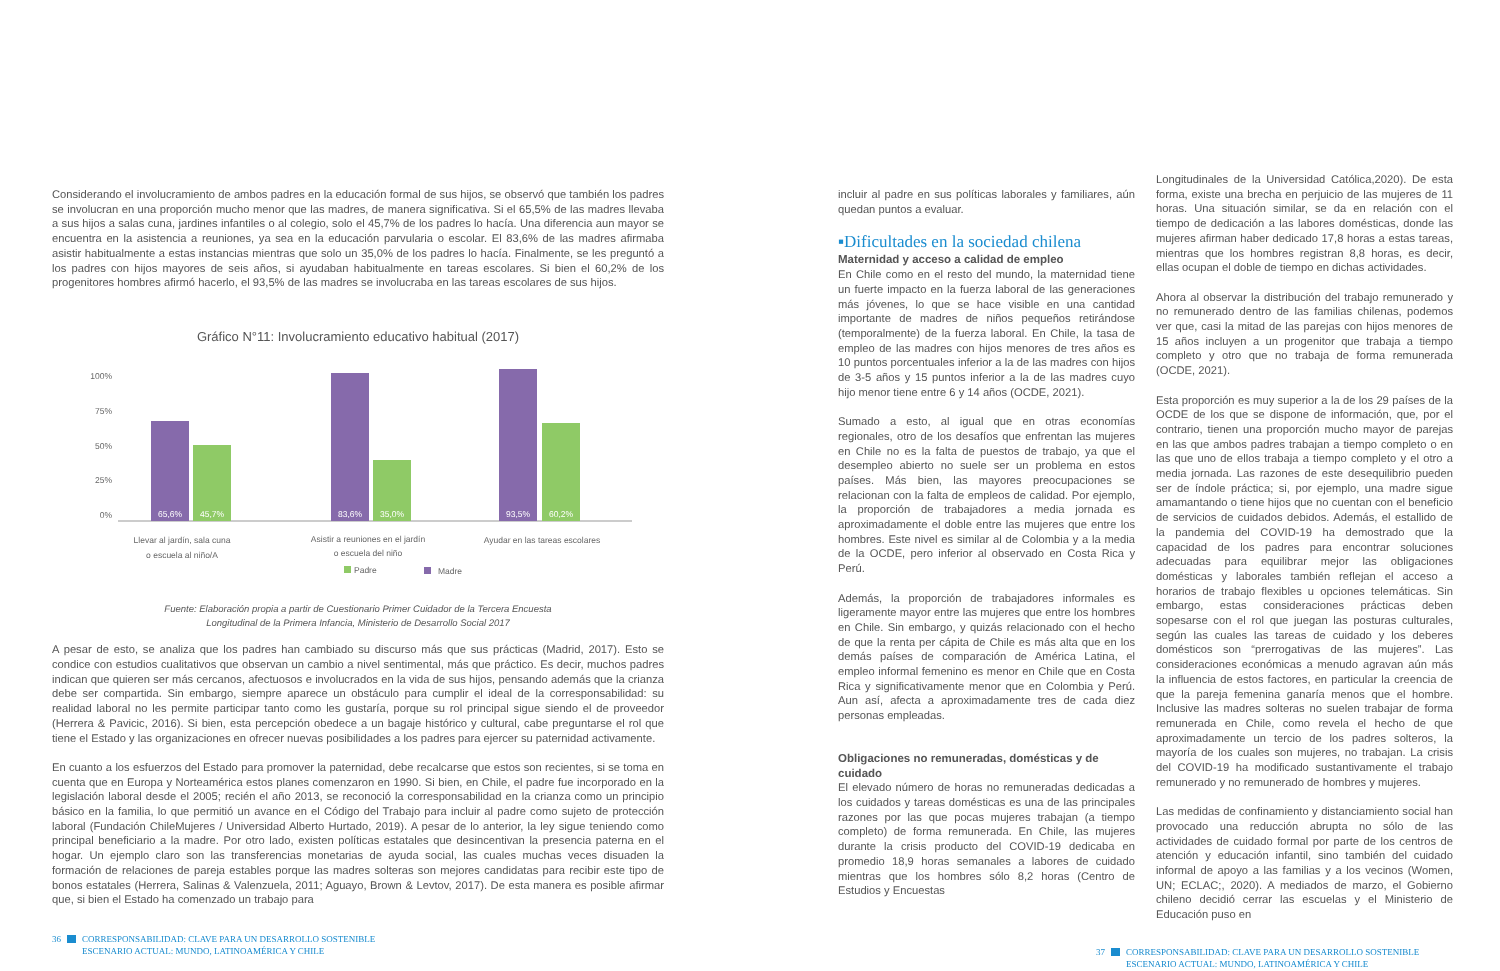Considerando el involucramiento de ambos padres en la educación formal de sus hijos, se observó que también los padres se involucran en una proporción mucho menor que las madres, de manera significativa. Si el 65,5% de las madres llevaba a sus hijos a salas cuna, jardines infantiles o al colegio, solo el 45,7% de los padres lo hacía. Una diferencia aun mayor se encuentra en la asistencia a reuniones, ya sea en la educación parvularia o escolar. El 83,6% de las madres afirmaba asistir habitualmente a estas instancias mientras que solo un 35,0% de los padres lo hacía. Finalmente, se les preguntó a los padres con hijos mayores de seis años, si ayudaban habitualmente en tareas escolares. Si bien el 60,2% de los progenitores hombres afirmó hacerlo, el 93,5% de las madres se involucraba en las tareas escolares de sus hijos.
Gráfico N°11: Involucramiento educativo habitual (2017)
100%
75%
50%
25%
0%
65,6%
45,7%
83,6%
35,0%
93,5%
60,2%
Llevar al jardín, sala cuna
o escuela al niño/A
Asistir a reuniones en el jardín
o escuela del niño
Ayudar en las tareas escolares
Padre
Madre
Fuente: Elaboración propia a partir de Cuestionario Primer Cuidador de la Tercera Encuesta
Longitudinal de la Primera Infancia, Ministerio de Desarrollo Social 2017
A pesar de esto, se analiza que los padres han cambiado su discurso más que sus prácticas (Madrid, 2017). Esto se condice con estudios cualitativos que observan un cambio a nivel sentimental, más que práctico. Es decir, muchos padres indican que quieren ser más cercanos, afectuosos e involucrados en la vida de sus hijos, pensando además que la crianza debe ser compartida. Sin embargo, siempre aparece un obstáculo para cumplir el ideal de la corresponsabilidad: su realidad laboral no les permite participar tanto como les gustaría, porque su rol principal sigue siendo el de proveedor (Herrera & Pavicic, 2016). Si bien, esta percepción obedece a un bagaje histórico y cultural, cabe preguntarse el rol que tiene el Estado y las organizaciones en ofrecer nuevas posibilidades a los padres para ejercer su paternidad activamente.
En cuanto a los esfuerzos del Estado para promover la paternidad, debe recalcarse que estos son recientes, si se toma en cuenta que en Europa y Norteamérica estos planes comenzaron en 1990. Si bien, en Chile, el padre fue incorporado en la legislación laboral desde el 2005; recién el año 2013, se reconoció la corresponsabilidad en la crianza como un principio básico en la familia, lo que permitió un avance en el Código del Trabajo para incluir al padre como sujeto de protección laboral (Fundación ChileMujeres / Universidad Alberto Hurtado, 2019). A pesar de lo anterior, la ley sigue teniendo como principal beneficiario a la madre. Por otro lado, existen políticas estatales que desincentivan la presencia paterna en el hogar. Un ejemplo claro son las transferencias monetarias de ayuda social, las cuales muchas veces disuaden la formación de relaciones de pareja estables porque las madres solteras son mejores candidatas para recibir este tipo de bonos estatales (Herrera, Salinas & Valenzuela, 2011; Aguayo, Brown & Levtov, 2017). De esta manera es posible afirmar que, si bien el Estado ha comenzado un trabajo para
36 CORRESPONSABILIDAD: CLAVE PARA UN DESARROLLO SOSTENIBLE
ESCENARIO ACTUAL: MUNDO, LATINOAMÉRICA Y CHILE
incluir al padre en sus políticas laborales y familiares, aún quedan puntos a evaluar.
▪Dificultades en la sociedad chilena
Maternidad y acceso a calidad de empleo
En Chile como en el resto del mundo, la maternidad tiene un fuerte impacto en la fuerza laboral de las generaciones más jóvenes, lo que se hace visible en una cantidad importante de madres de niños pequeños retirándose (temporalmente) de la fuerza laboral. En Chile, la tasa de empleo de las madres con hijos menores de tres años es 10 puntos porcentuales inferior a la de las madres con hijos de 3-5 años y 15 puntos inferior a la de las madres cuyo hijo menor tiene entre 6 y 14 años (OCDE, 2021).
Sumado a esto, al igual que en otras economías regionales, otro de los desafíos que enfrentan las mujeres en Chile no es la falta de puestos de trabajo, ya que el desempleo abierto no suele ser un problema en estos países. Más bien, las mayores preocupaciones se relacionan con la falta de empleos de calidad. Por ejemplo, la proporción de trabajadores a media jornada es aproximadamente el doble entre las mujeres que entre los hombres. Este nivel es similar al de Colombia y a la media de la OCDE, pero inferior al observado en Costa Rica y Perú.
Además, la proporción de trabajadores informales es ligeramente mayor entre las mujeres que entre los hombres en Chile. Sin embargo, y quizás relacionado con el hecho de que la renta per cápita de Chile es más alta que en los demás países de comparación de América Latina, el empleo informal femenino es menor en Chile que en Costa Rica y significativamente menor que en Colombia y Perú. Aun así, afecta a aproximadamente tres de cada diez personas empleadas.
Obligaciones no remuneradas, domésticas y de cuidado
El elevado número de horas no remuneradas dedicadas a los cuidados y tareas domésticas es una de las principales razones por las que pocas mujeres trabajan (a tiempo completo) de forma remunerada. En Chile, las mujeres durante la crisis producto del COVID-19 dedicaba en promedio 18,9 horas semanales a labores de cuidado mientras que los hombres sólo 8,2 horas (Centro de Estudios y Encuestas
Longitudinales de la Universidad Católica,2020). De esta forma, existe una brecha en perjuicio de las mujeres de 11 horas. Una situación similar, se da en relación con el tiempo de dedicación a las labores domésticas, donde las mujeres afirman haber dedicado 17,8 horas a estas tareas, mientras que los hombres registran 8,8 horas, es decir, ellas ocupan el doble de tiempo en dichas actividades.
Ahora al observar la distribución del trabajo remunerado y no remunerado dentro de las familias chilenas, podemos ver que, casi la mitad de las parejas con hijos menores de 15 años incluyen a un progenitor que trabaja a tiempo completo y otro que no trabaja de forma remunerada (OCDE, 2021).
Esta proporción es muy superior a la de los 29 países de la OCDE de los que se dispone de información, que, por el contrario, tienen una proporción mucho mayor de parejas en las que ambos padres trabajan a tiempo completo o en las que uno de ellos trabaja a tiempo completo y el otro a media jornada. Las razones de este desequilibrio pueden ser de índole práctica; si, por ejemplo, una madre sigue amamantando o tiene hijos que no cuentan con el beneficio de servicios de cuidados debidos. Además, el estallido de la pandemia del COVID-19 ha demostrado que la capacidad de los padres para encontrar soluciones adecuadas para equilibrar mejor las obligaciones domésticas y laborales también reflejan el acceso a horarios de trabajo flexibles u opciones telemáticas. Sin embargo, estas consideraciones prácticas deben sopesarse con el rol que juegan las posturas culturales, según las cuales las tareas de cuidado y los deberes domésticos son “prerrogativas de las mujeres”. Las consideraciones económicas a menudo agravan aún más la influencia de estos factores, en particular la creencia de que la pareja femenina ganaría menos que el hombre. Inclusive las madres solteras no suelen trabajar de forma remunerada en Chile, como revela el hecho de que aproximadamente un tercio de los padres solteros, la mayoría de los cuales son mujeres, no trabajan. La crisis del COVID-19 ha modificado sustantivamente el trabajo remunerado y no remunerado de hombres y mujeres.
Las medidas de confinamiento y distanciamiento social han provocado una reducción abrupta no sólo de las actividades de cuidado formal por parte de los centros de atención y educación infantil, sino también del cuidado informal de apoyo a las familias y a los vecinos (Women, UN; ECLAC;, 2020). A mediados de marzo, el Gobierno chileno decidió cerrar las escuelas y el Ministerio de Educación puso en
37 CORRESPONSABILIDAD: CLAVE PARA UN DESARROLLO SOSTENIBLE
ESCENARIO ACTUAL: MUNDO, LATINOAMÉRICA Y CHILE